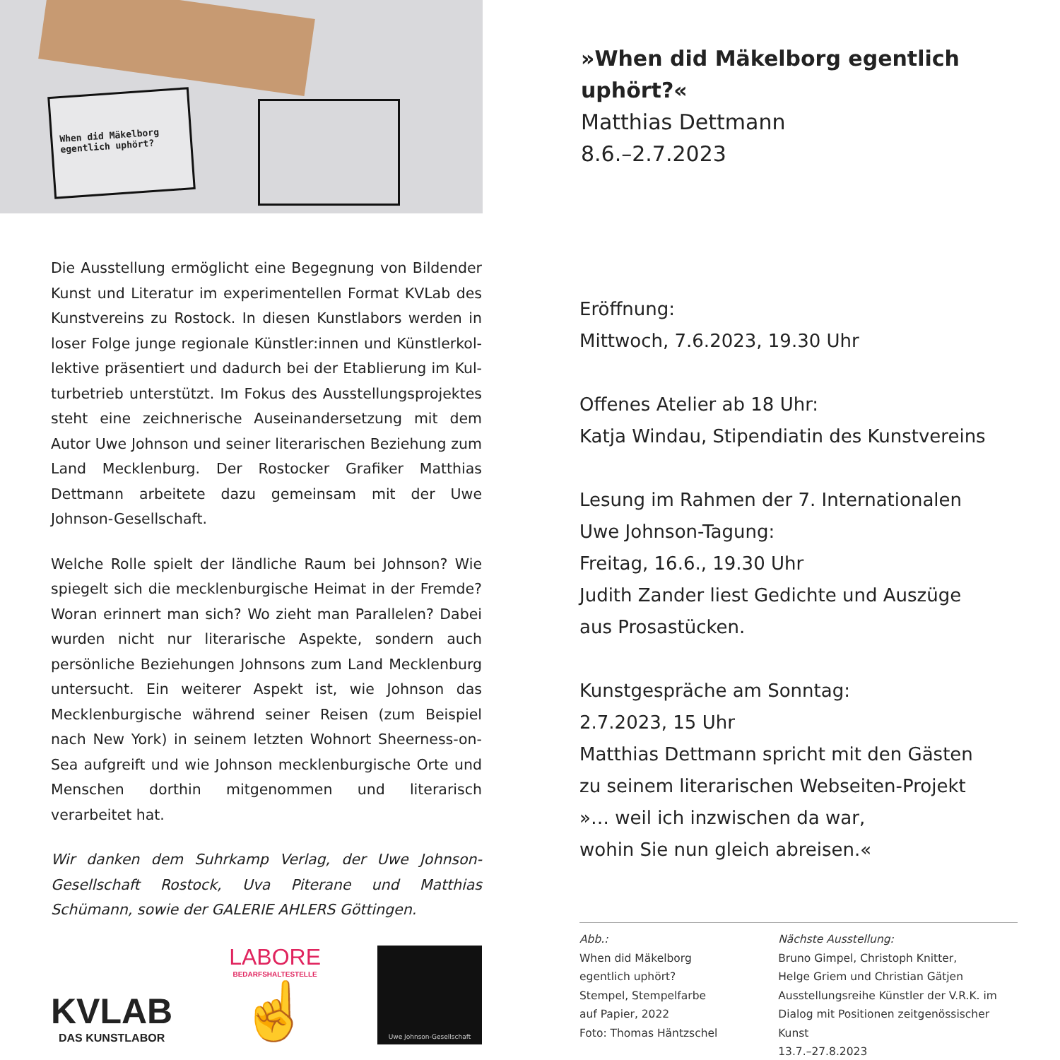When did Mäkelborg egentlich uphört?
Die Ausstellung ermöglicht eine Begegnung von Bildender Kunst und Literatur im experimentellen Format KVLab des Kunstvereins zu Rostock. In diesen Kunstlabors werden in loser Folge junge regionale Künstler:innen und Künstlerkol­lektive präsentiert und dadurch bei der Etablierung im Kul­turbetrieb unterstützt. Im Fokus des Ausstellungsprojektes steht eine zeichnerische Auseinandersetzung mit dem Autor Uwe Johnson und seiner literarischen Beziehung zum Land Mecklenburg. Der Rostocker Grafiker Matthias Dettmann ar­beitete dazu gemeinsam mit der Uwe Johnson-Gesellschaft.
Welche Rolle spielt der ländliche Raum bei Johnson? Wie spiegelt sich die mecklenburgische Heimat in der Fremde? Woran erinnert man sich? Wo zieht man Parallelen? Dabei wurden nicht nur literarische Aspekte, sondern auch persön­liche Beziehungen Johnsons zum Land Mecklenburg unter­sucht. Ein weiterer Aspekt ist, wie Johnson das Mecklenbur­gische während seiner Reisen (zum Beispiel nach New York) in seinem letzten Wohnort Sheerness-on-Sea aufgreift und wie Johnson mecklenburgische Orte und Menschen dorthin mitgenommen und literarisch verarbeitet hat.
Wir danken dem Suhrkamp Verlag, der Uwe Johnson-Gesell­schaft Rostock, Uva Piterane und Matthias Schümann, sowie der GALERIE AHLERS Göttingen.
KVLAB
DAS KUNSTLABOR
LABORE
BEDARFSHALTESTELLE
☝
Uwe Johnson-Gesellschaft
»When did Mäkelborg egentlich uphört?«
Matthias Dettmann
8.6.–2.7.2023
Eröffnung:
Mittwoch, 7.6.2023, 19.30 Uhr
Offenes Atelier ab 18 Uhr:
Katja Windau, Stipendiatin des Kunstvereins
Lesung im Rahmen der 7. Internationalen
Uwe Johnson-Tagung:
Freitag, 16.6., 19.30 Uhr
Judith Zander liest Gedichte und Auszüge
aus Prosastücken.
Kunstgespräche am Sonntag:
2.7.2023, 15 Uhr
Matthias Dettmann spricht mit den Gästen
zu seinem literarischen Webseiten-Projekt
»… weil ich inzwischen da war,
wohin Sie nun gleich abreisen.«
Abb.:
When did Mäkelborg
egentlich uphört?
Stempel, Stempelfarbe
auf Papier, 2022
Foto: Thomas Häntzschel
Nächste Ausstellung:
Bruno Gimpel, Christoph Knitter,
Helge Griem und Christian Gätjen
Ausstellungsreihe Künstler der V.R.K. im
Dialog mit Positionen zeitgenössischer Kunst
13.7.–27.8.2023